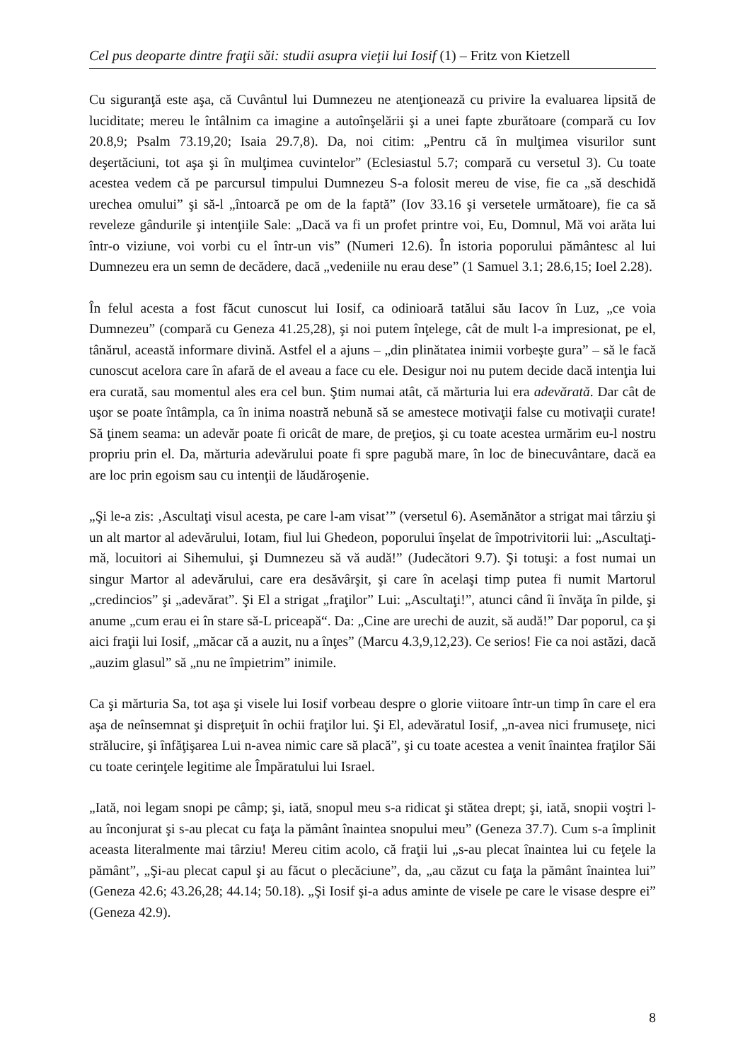Cel pus deoparte dintre fraţii săi: studii asupra vieţii lui Iosif (1) – Fritz von Kietzell
Cu siguranţă este aşa, că Cuvântul lui Dumnezeu ne atenţionează cu privire la evaluarea lipsită de luciditate; mereu le întâlnim ca imagine a autoînşelării şi a unei fapte zburătoare (compară cu Iov 20.8,9; Psalm 73.19,20; Isaia 29.7,8). Da, noi citim: „Pentru că în mulţimea visurilor sunt deşertăciuni, tot aşa şi în mulţimea cuvintelor” (Eclesiastul 5.7; compară cu versetul 3). Cu toate acestea vedem că pe parcursul timpului Dumnezeu S-a folosit mereu de vise, fie ca „să deschidă urechea omului” şi să-l „întoarcă pe om de la faptă” (Iov 33.16 şi versetele următoare), fie ca să reveleze gândurile şi intenţiile Sale: „Dacă va fi un profet printre voi, Eu, Domnul, Mă voi arăta lui într-o viziune, voi vorbi cu el într-un vis” (Numeri 12.6). În istoria poporului pământesc al lui Dumnezeu era un semn de decădere, dacă „vedeniile nu erau dese” (1 Samuel 3.1; 28.6,15; Ioel 2.28).
În felul acesta a fost făcut cunoscut lui Iosif, ca odinioară tatălui său Iacov în Luz, „ce voia Dumnezeu” (compară cu Geneza 41.25,28), şi noi putem înţelege, cât de mult l-a impresionat, pe el, tânărul, această informare divină. Astfel el a ajuns – „din plinătatea inimii vorbeşte gura” – să le facă cunoscut acelora care în afară de el aveau a face cu ele. Desigur noi nu putem decide dacă intenţia lui era curată, sau momentul ales era cel bun. Ştim numai atât, că mărturia lui era adevărată. Dar cât de uşor se poate întâmpla, ca în inima noastră nebună să se amestece motivaţii false cu motivaţii curate! Să ţinem seama: un adevăr poate fi oricât de mare, de preţios, şi cu toate acestea urmărim eu-l nostru propriu prin el. Da, mărturia adevărului poate fi spre pagubă mare, în loc de binecuvântare, dacă ea are loc prin egoism sau cu intenţii de lăudăroşenie.
„Şi le-a zis: ‚Ascultaţi visul acesta, pe care l-am visat’” (versetul 6). Asemănător a strigat mai târziu şi un alt martor al adevărului, Iotam, fiul lui Ghedeon, poporului înşelat de împotrivitorii lui: „Ascultaţi-mă, locuitori ai Sihemului, şi Dumnezeu să vă audă!” (Judecători 9.7). Şi totuşi: a fost numai un singur Martor al adevărului, care era desăvârşit, şi care în acelaşi timp putea fi numit Martorul „credincios” şi „adevărat”. Şi El a strigat „fraţilor” Lui: „Ascultaţi!”, atunci când îi învăţa în pilde, şi anume „cum erau ei în stare să-L priceapă“. Da: „Cine are urechi de auzit, să audă!” Dar poporul, ca şi aici fraţii lui Iosif, „măcar că a auzit, nu a înţes” (Marcu 4.3,9,12,23). Ce serios! Fie ca noi astăzi, dacă „auzim glasul” să „nu ne împietrim” inimile.
Ca şi mărturia Sa, tot aşa şi visele lui Iosif vorbeau despre o glorie viitoare într-un timp în care el era aşa de neînsemnat şi dispreţuit în ochii fraţilor lui. Şi El, adevăratul Iosif, „n-avea nici frumuseţe, nici strălucire, şi înfăţişarea Lui n-avea nimic care să placă”, şi cu toate acestea a venit înaintea fraţilor Săi cu toate cerinţele legitime ale Împăratului lui Israel.
„Iată, noi legam snopi pe câmp; şi, iată, snopul meu s-a ridicat şi stătea drept; şi, iată, snopii voştri l-au înconjurat şi s-au plecat cu faţa la pământ înaintea snopului meu” (Geneza 37.7). Cum s-a împlinit aceasta literalmente mai târziu! Mereu citim acolo, că fraţii lui „s-au plecat înaintea lui cu feţele la pământ”, „Şi-au plecat capul şi au făcut o plecăciune”, da, „au căzut cu faţa la pământ înaintea lui” (Geneza 42.6; 43.26,28; 44.14; 50.18). „Şi Iosif şi-a adus aminte de visele pe care le visase despre ei” (Geneza 42.9).
8